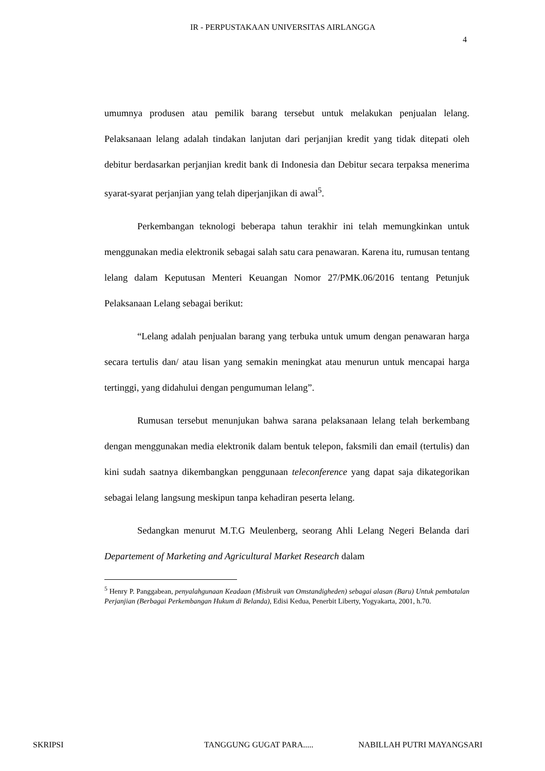IR - PERPUSTAKAAN UNIVERSITAS AIRLANGGA
4
umumnya produsen atau pemilik barang tersebut untuk melakukan penjualan lelang. Pelaksanaan lelang adalah tindakan lanjutan dari perjanjian kredit yang tidak ditepati oleh debitur berdasarkan perjanjian kredit bank di Indonesia dan Debitur secara terpaksa menerima syarat-syarat perjanjian yang telah diperjanjikan di awal<sup>5</sup>.
Perkembangan teknologi beberapa tahun terakhir ini telah memungkinkan untuk menggunakan media elektronik sebagai salah satu cara penawaran. Karena itu, rumusan tentang lelang dalam Keputusan Menteri Keuangan Nomor 27/PMK.06/2016 tentang Petunjuk Pelaksanaan Lelang sebagai berikut:
“Lelang adalah penjualan barang yang terbuka untuk umum dengan penawaran harga secara tertulis dan/ atau lisan yang semakin meningkat atau menurun untuk mencapai harga tertinggi, yang didahului dengan pengumuman lelang”.
Rumusan tersebut menunjukan bahwa sarana pelaksanaan lelang telah berkembang dengan menggunakan media elektronik dalam bentuk telepon, faksmili dan email (tertulis) dan kini sudah saatnya dikembangkan penggunaan teleconference yang dapat saja dikategorikan sebagai lelang langsung meskipun tanpa kehadiran peserta lelang.
Sedangkan menurut M.T.G Meulenberg, seorang Ahli Lelang Negeri Belanda dari Departement of Marketing and Agricultural Market Research dalam
<sup>5</sup> Henry P. Panggabean, penyalahgunaan Keadaan (Misbruik van Omstandigheden) sebagai alasan (Baru) Untuk pembatalan Perjanjian (Berbagai Perkembangan Hukum di Belanda), Edisi Kedua, Penerbit Liberty, Yogyakarta, 2001, h.70.
SKRIPSI TANGGUNG GUGAT PARA..... NABILLAH PUTRI MAYANGSARI